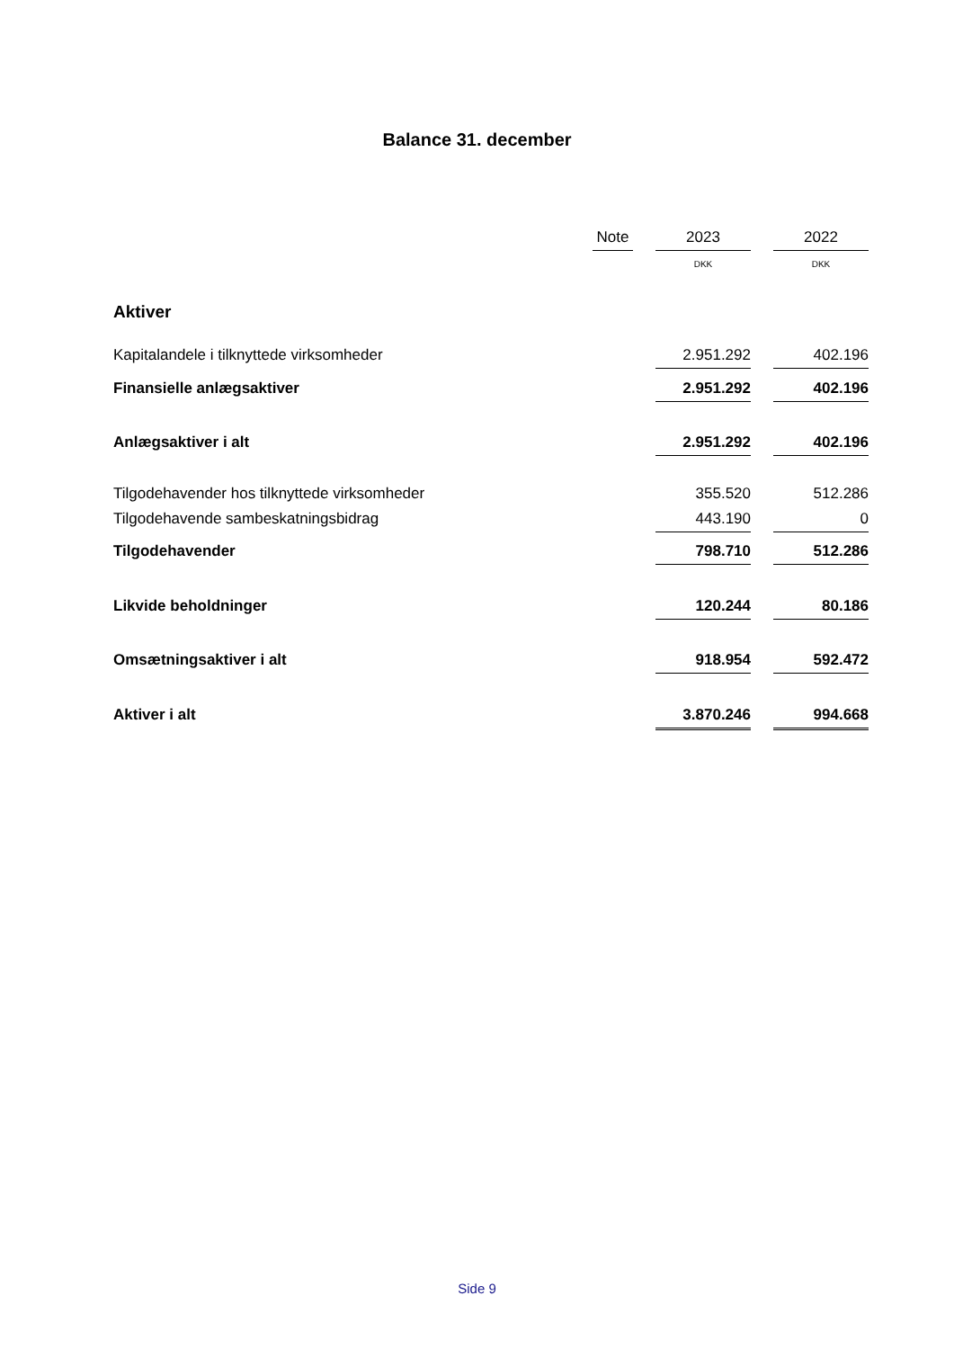Balance 31. december
| | Note | | 2023 | | 2022 |
| --- | --- | --- | --- | --- | --- |
| | | | DKK | | DKK |
| Aktiver | | | | | |
| Kapitalandele i tilknyttede virksomheder | | | 2.951.292 | | 402.196 |
| Finansielle anlægsaktiver | | | 2.951.292 | | 402.196 |
| Anlægsaktiver i alt | | | 2.951.292 | | 402.196 |
| Tilgodehavender hos tilknyttede virksomheder | | | 355.520 | | 512.286 |
| Tilgodehavende sambeskatningsbidrag | | | 443.190 | | 0 |
| Tilgodehavender | | | 798.710 | | 512.286 |
| Likvide beholdninger | | | 120.244 | | 80.186 |
| Omsætningsaktiver i alt | | | 918.954 | | 592.472 |
| Aktiver i alt | | | 3.870.246 | | 994.668 |
Side 9